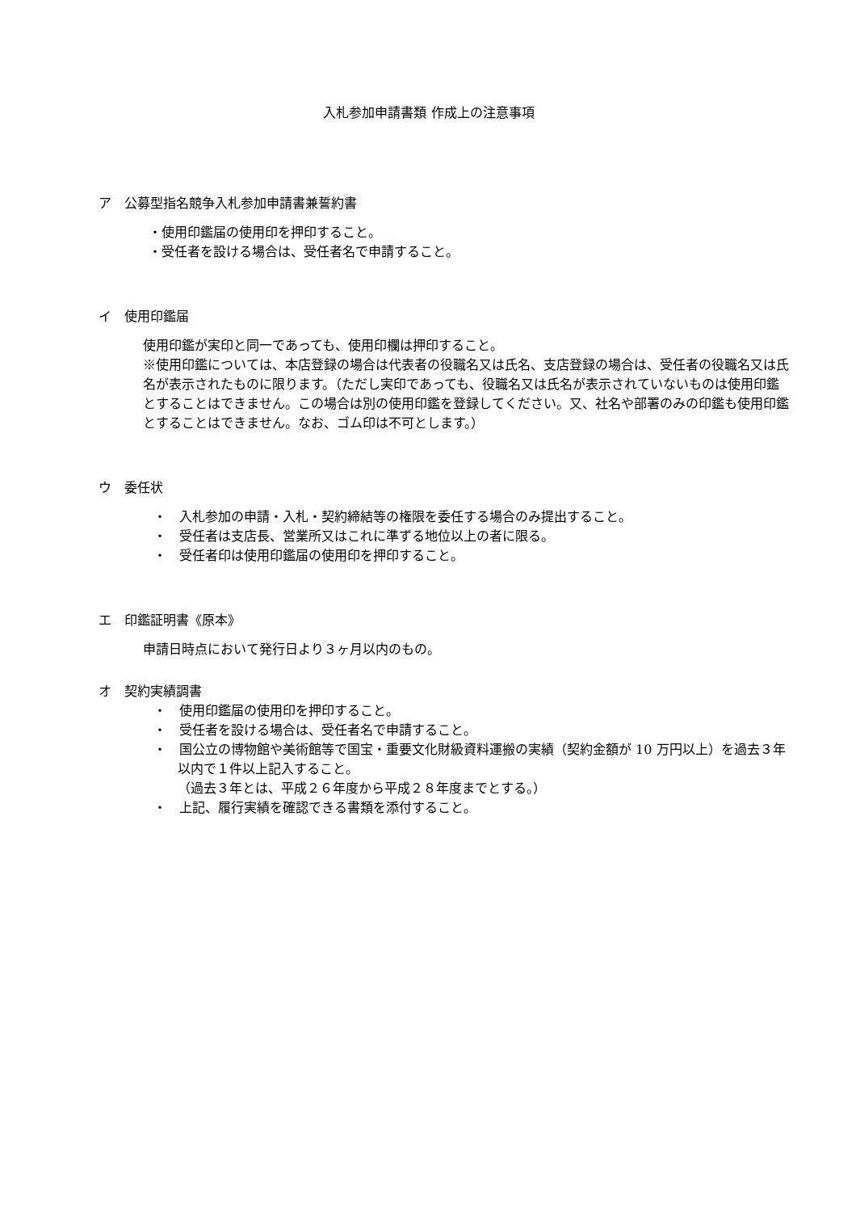入札参加申請書類 作成上の注意事項
ア　公募型指名競争入札参加申請書兼誓約書
・使用印鑑届の使用印を押印すること。
・受任者を設ける場合は、受任者名で申請すること。
イ　使用印鑑届
使用印鑑が実印と同一であっても、使用印欄は押印すること。
※使用印鑑については、本店登録の場合は代表者の役職名又は氏名、支店登録の場合は、受任者の役職名又は氏名が表示されたものに限ります。（ただし実印であっても、役職名又は氏名が表示されていないものは使用印鑑とすることはできません。この場合は別の使用印鑑を登録してください。又、社名や部署のみの印鑑も使用印鑑とすることはできません。なお、ゴム印は不可とします。）
ウ　委任状
・　入札参加の申請・入札・契約締結等の権限を委任する場合のみ提出すること。
・　受任者は支店長、営業所又はこれに準ずる地位以上の者に限る。
・　受任者印は使用印鑑届の使用印を押印すること。
エ　印鑑証明書《原本》
申請日時点において発行日より３ヶ月以内のもの。
オ　契約実績調書
・　使用印鑑届の使用印を押印すること。
・　受任者を設ける場合は、受任者名で申請すること。
・　国公立の博物館や美術館等で国宝・重要文化財級資料運搬の実績（契約金額が 10 万円以上）を過去３年以内で１件以上記入すること。
（過去３年とは、平成２６年度から平成２８年度までとする。）
・　上記、履行実績を確認できる書類を添付すること。